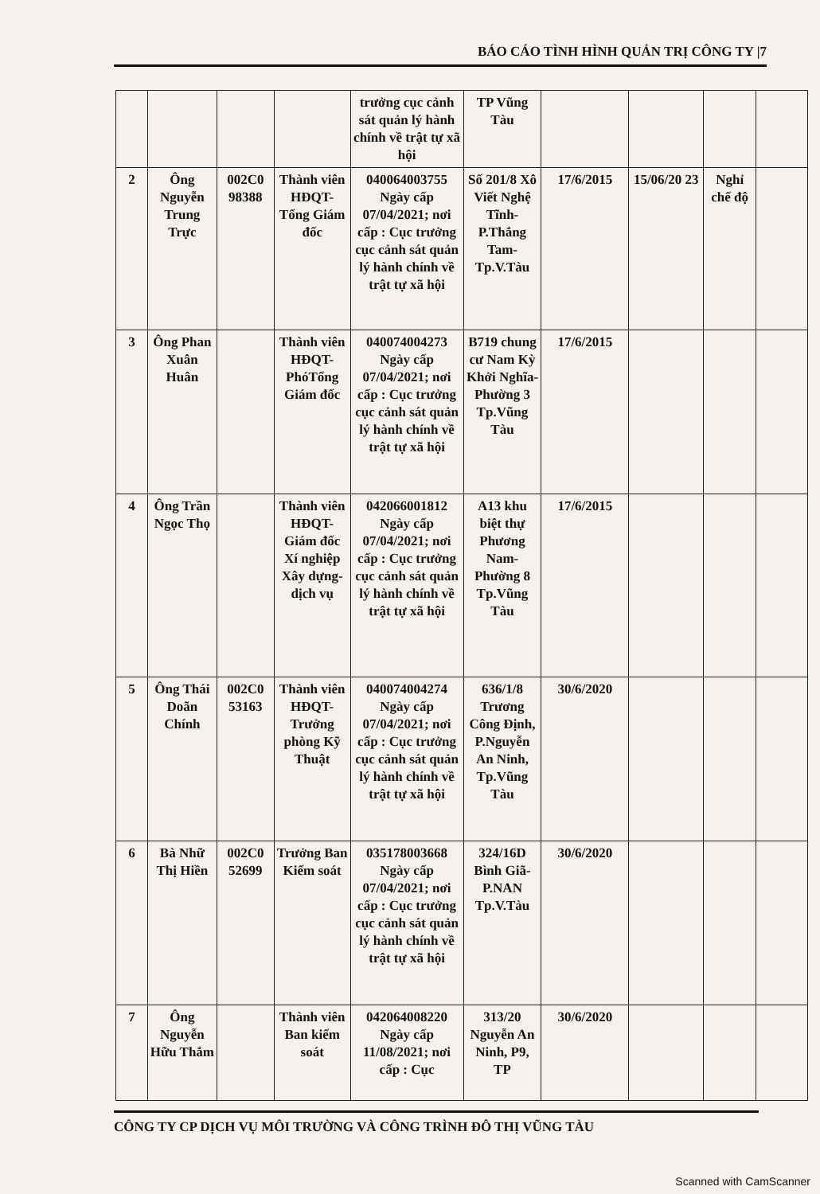BÁO CÁO TÌNH HÌNH QUẢN TRỊ CÔNG TY |7
| | | | | trưởng cục cảnh sát quản lý hành chính về trật tự xã hội | TP Vũng Tàu | | | | |
| 2 | Ông Nguyễn Trung Trực | 002C0 98388 | Thành viên HĐQT-Tổng Giám đốc | 040064003755 Ngày cấp 07/04/2021; nơi cấp : Cục trưởng cục cảnh sát quản lý hành chính về trật tự xã hội | Số 201/8 Xô Viết Nghệ Tĩnh-P.Thắng Tam-Tp.V.Tàu | 17/6/2015 | 15/06/20 23 | Nghỉ chế độ | |
| 3 | Ông Phan Xuân Huân | | Thành viên HĐQT-PhóTổng Giám đốc | 040074004273 Ngày cấp 07/04/2021; nơi cấp : Cục trưởng cục cảnh sát quản lý hành chính về trật tự xã hội | B719 chung cư Nam Kỳ Khởi Nghĩa-Phường 3 Tp.Vũng Tàu | 17/6/2015 | | | |
| 4 | Ông Trần Ngọc Thọ | | Thành viên HĐQT-Giám đốc Xí nghiệp Xây dựng-dịch vụ | 042066001812 Ngày cấp 07/04/2021; nơi cấp : Cục trưởng cục cảnh sát quản lý hành chính về trật tự xã hội | A13 khu biệt thự Phương Nam-Phường 8 Tp.Vũng Tàu | 17/6/2015 | | | |
| 5 | Ông Thái Doãn Chính | 002C0 53163 | Thành viên HĐQT-Trưởng phòng Kỹ Thuật | 040074004274 Ngày cấp 07/04/2021; nơi cấp : Cục trưởng cục cảnh sát quản lý hành chính về trật tự xã hội | 636/1/8 Trương Công Định, P.Nguyễn An Ninh, Tp.Vũng Tàu | 30/6/2020 | | | |
| 6 | Bà Nhữ Thị Hiền | 002C0 52699 | Trưởng Ban Kiểm soát | 035178003668 Ngày cấp 07/04/2021; nơi cấp : Cục trưởng cục cảnh sát quản lý hành chính về trật tự xã hội | 324/16D Bình Giã-P.NAN Tp.V.Tàu | 30/6/2020 | | | |
| 7 | Ông Nguyễn Hữu Thắm | | Thành viên Ban kiểm soát | 042064008220 Ngày cấp 11/08/2021; nơi cấp : Cục | 313/20 Nguyễn An Ninh, P9, TP | 30/6/2020 | | | |
CÔNG TY CP DỊCH VỤ MÔI TRƯỜNG VÀ CÔNG TRÌNH ĐÔ THỊ VŨNG TÀU
Scanned with CamScanner